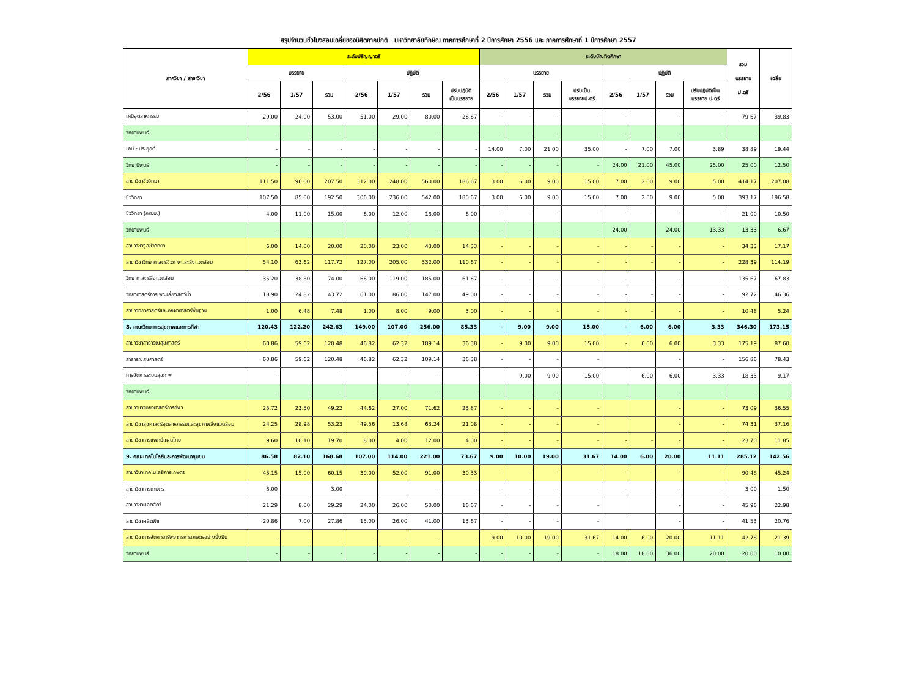สรุปจำนวนชั่วโมงสอนเฉลี่ยของนิสิตภาคปกติ มหาวิทยาลัยทักษิณ ภาคการศึกษาที่ 2 ปีการศึกษา 2556 และ ภาคการศึกษาที่ 1 ปีการศึกษา 2557
| ภาควิชา / สาขาวิชา | ระดับปริญญาตรี | | | | | | | ระดับบัณฑิตศึกษา | | | | | | | | รวม บรรยาย ป.ตรี | เฉลี่ย |
| --- | --- | --- | --- | --- | --- | --- | --- | --- | --- | --- | --- | --- | --- | --- | --- | --- | --- |
| | บรรยาย | | | ปฏิบัติ | | | | บรรยาย | | | | ปฏิบัติ | | | | | |
| | 2/56 | 1/57 | รวม | 2/56 | 1/57 | รวม | ปรับปฏิบัติ เป็นบรรยาย | 2/56 | 1/57 | รวม | ปรับเป็น บรรยายป.ตรี | 2/56 | 1/57 | รวม | ปรับปฏิบัติเป็น บรรยาย ป.ตรี | | |
| เคมีอุตสาหกรรม | 29.00 | 24.00 | 53.00 | 51.00 | 29.00 | 80.00 | 26.67 | - | - | - | - | - | - | - | - | 79.67 | 39.83 |
| วิทยานิพนธ์ | - | - | - | - | - | - | - | - | - | - | - | - | - | - | - | - | - |
| เคมี - ประยุกต์ | - | - | - | - | - | - | - | 14.00 | 7.00 | 21.00 | 35.00 | - | 7.00 | 7.00 | 3.89 | 38.89 | 19.44 |
| วิทยานิพนธ์ | - | - | - | - | - | - | - | - | - | - | - | 24.00 | 21.00 | 45.00 | 25.00 | 25.00 | 12.50 |
| สาขาวิชาชีววิทยา | 111.50 | 96.00 | 207.50 | 312.00 | 248.00 | 560.00 | 186.67 | 3.00 | 6.00 | 9.00 | 15.00 | 7.00 | 2.00 | 9.00 | 5.00 | 414.17 | 207.08 |
| ชีววิทยา | 107.50 | 85.00 | 192.50 | 306.00 | 236.00 | 542.00 | 180.67 | 3.00 | 6.00 | 9.00 | 15.00 | 7.00 | 2.00 | 9.00 | 5.00 | 393.17 | 196.58 |
| ชีววิทยา (กศ.บ.) | 4.00 | 11.00 | 15.00 | 6.00 | 12.00 | 18.00 | 6.00 | - | - | - | - | - | - | - | - | 21.00 | 10.50 |
| วิทยานิพนธ์ | - | - | - | - | - | - | - | - | - | - | - | 24.00 | | 24.00 | 13.33 | 13.33 | 6.67 |
| สาขาวิชาจุลชีววิทยา | 6.00 | 14.00 | 20.00 | 20.00 | 23.00 | 43.00 | 14.33 | - | - | - | - | - | - | - | - | 34.33 | 17.17 |
| สาขาวิชาวิทยาศาสตร์ชีวภาพและสิ่งแวดล้อม | 54.10 | 63.62 | 117.72 | 127.00 | 205.00 | 332.00 | 110.67 | - | - | - | - | - | - | - | - | 228.39 | 114.19 |
| วิทยาศาสตร์สิ่งแวดล้อม | 35.20 | 38.80 | 74.00 | 66.00 | 119.00 | 185.00 | 61.67 | - | - | - | - | - | - | - | - | 135.67 | 67.83 |
| วิทยาศาสตร์การเพาะเลี้ยงสัตว์น้ำ | 18.90 | 24.82 | 43.72 | 61.00 | 86.00 | 147.00 | 49.00 | - | - | - | - | - | - | - | - | 92.72 | 46.36 |
| สาขาวิทยาศาสตร์และคณิตศาสตร์พื้นฐาน | 1.00 | 6.48 | 7.48 | 1.00 | 8.00 | 9.00 | 3.00 | - | - | - | - | - | - | - | - | 10.48 | 5.24 |
| 8. คณะวิทยาการสุขภาพและการกีฬา | 120.43 | 122.20 | 242.63 | 149.00 | 107.00 | 256.00 | 85.33 | - | 9.00 | 9.00 | 15.00 | - | 6.00 | 6.00 | 3.33 | 346.30 | 173.15 |
| สาขาวิชาสาธารณสุขศาสตร์ | 60.86 | 59.62 | 120.48 | 46.82 | 62.32 | 109.14 | 36.38 | - | 9.00 | 9.00 | 15.00 | - | 6.00 | 6.00 | 3.33 | 175.19 | 87.60 |
| สาธารณสุขศาสตร์ | 60.86 | 59.62 | 120.48 | 46.82 | 62.32 | 109.14 | 36.38 | - | - | - | - | | | - | - | 156.86 | 78.43 |
| การจัดการระบบสุขภาพ | - | - | - | - | - | - | - | | 9.00 | 9.00 | 15.00 | | 6.00 | 6.00 | 3.33 | 18.33 | 9.17 |
| วิทยานิพนธ์ | - | - | - | - | - | - | - | - | - | - | - | | | - | - | - | - |
| สาขาวิชาวิทยาศาสตร์การกีฬา | 25.72 | 23.50 | 49.22 | 44.62 | 27.00 | 71.62 | 23.87 | - | - | - | - | | | - | - | 73.09 | 36.55 |
| สาขาวิชาสุขศาสตร์อุตสาหกรรมและสุขภาพสิ่งแวดล้อม | 24.25 | 28.98 | 53.23 | 49.56 | 13.68 | 63.24 | 21.08 | - | - | - | - | | | - | - | 74.31 | 37.16 |
| สาขาวิชาการแพทย์แผนไทย | 9.60 | 10.10 | 19.70 | 8.00 | 4.00 | 12.00 | 4.00 | - | - | - | - | - | - | - | - | 23.70 | 11.85 |
| 9. คณะเทคโนโลยีและการพัฒนาชุมชน | 86.58 | 82.10 | 168.68 | 107.00 | 114.00 | 221.00 | 73.67 | 9.00 | 10.00 | 19.00 | 31.67 | 14.00 | 6.00 | 20.00 | 11.11 | 285.12 | 142.56 |
| สาขาวิชาเทคโนโลยีการเกษตร | 45.15 | 15.00 | 60.15 | 39.00 | 52.00 | 91.00 | 30.33 | - | - | - | - | - | - | - | - | 90.48 | 45.24 |
| สาขาวิชาการเกษตร | 3.00 | | 3.00 | | | - | - | - | - | - | - | - | - | - | - | 3.00 | 1.50 |
| สาขาวิชาผลิตสัตว์ | 21.29 | 8.00 | 29.29 | 24.00 | 26.00 | 50.00 | 16.67 | - | - | - | - | | | - | - | 45.96 | 22.98 |
| สาขาวิชาผลิตพืช | 20.86 | 7.00 | 27.86 | 15.00 | 26.00 | 41.00 | 13.67 | - | - | - | - | | | - | - | 41.53 | 20.76 |
| สาขาวิชาการจัดการทรัพยากรการเกษตรอย่างยั่งยืน | - | - | - | - | - | - | - | 9.00 | 10.00 | 19.00 | 31.67 | 14.00 | 6.00 | 20.00 | 11.11 | 42.78 | 21.39 |
| วิทยานิพนธ์ | - | - | - | - | - | - | - | - | - | - | - | 18.00 | 18.00 | 36.00 | 20.00 | 20.00 | 10.00 |